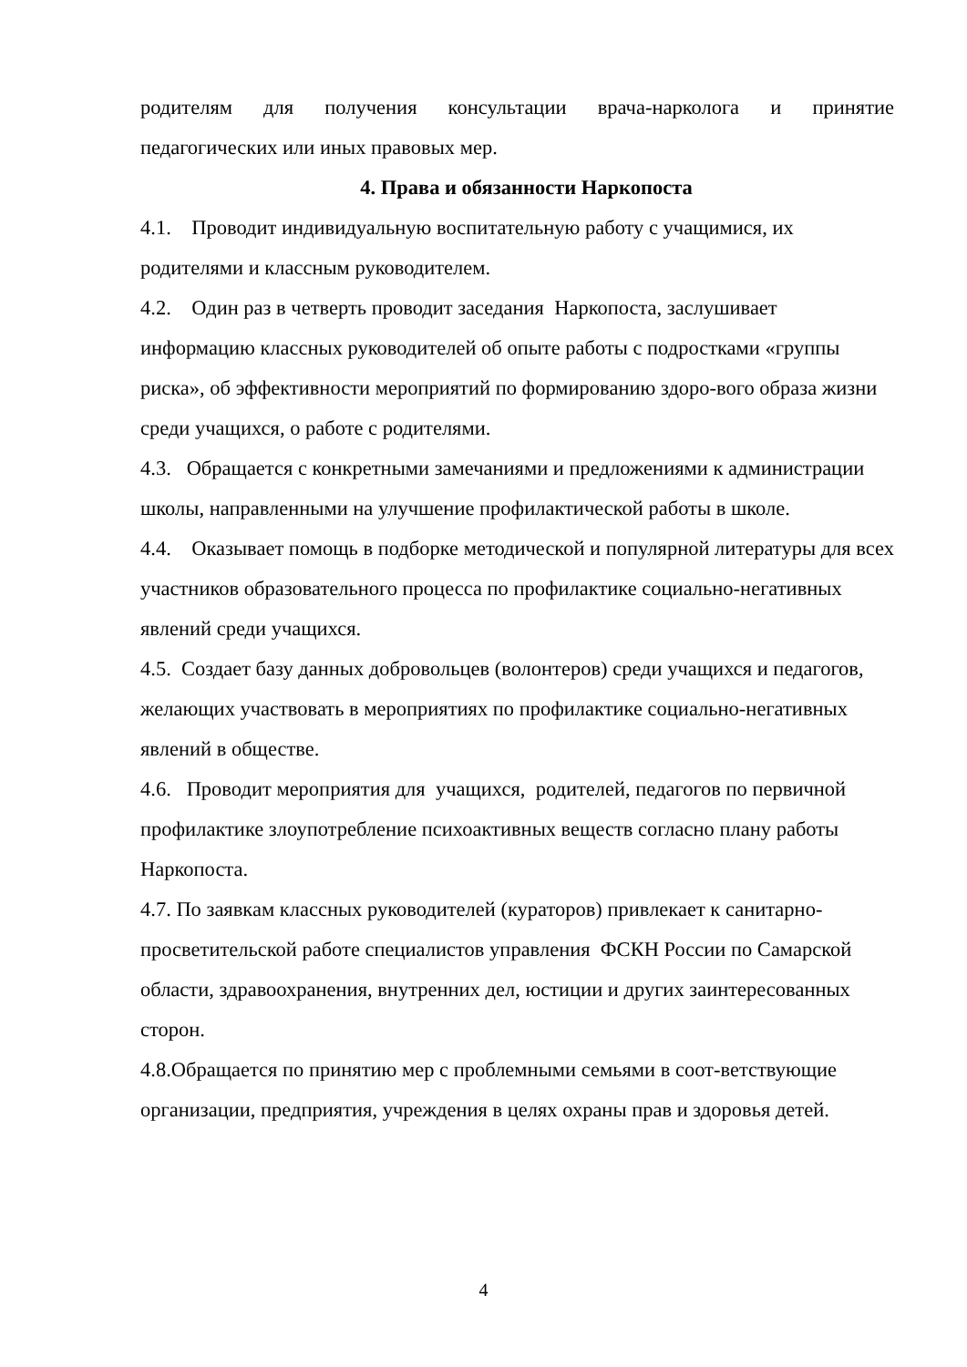родителям для получения консультации врача-нарколога и принятие
педагогических или иных правовых мер.
4. Права и обязанности Наркопоста
4.1. Проводит индивидуальную воспитательную работу с учащимися, их родителями и классным руководителем.
4.2. Один раз в четверть проводит заседания Наркопоста, заслушивает информацию классных руководителей об опыте работы с подростками «группы риска», об эффективности мероприятий по формированию здоро-вого образа жизни среди учащихся, о работе с родителями.
4.3. Обращается с конкретными замечаниями и предложениями к администрации школы, направленными на улучшение профилактической работы в школе.
4.4. Оказывает помощь в подборке методической и популярной литературы для всех участников образовательного процесса по профилактике социально-негативных явлений среди учащихся.
4.5. Создает базу данных добровольцев (волонтеров) среди учащихся и педагогов, желающих участвовать в мероприятиях по профилактике социально-негативных явлений в обществе.
4.6. Проводит мероприятия для учащихся, родителей, педагогов по первичной профилактике злоупотребление психоактивных веществ согласно плану работы Наркопоста.
4.7. По заявкам классных руководителей (кураторов) привлекает к санитарно-просветительской работе специалистов управления ФСКН России по Самарской области, здравоохранения, внутренних дел, юстиции и других заинтересованных сторон.
4.8.Обращается по принятию мер с проблемными семьями в соот-ветствующие организации, предприятия, учреждения в целях охраны прав и здоровья детей.
4